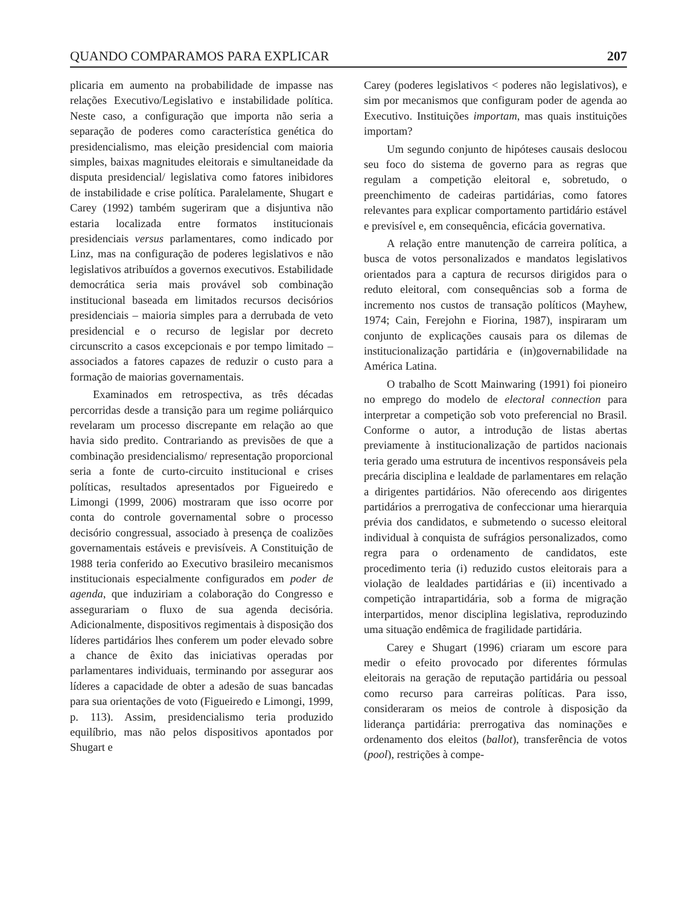QUANDO COMPARAMOS PARA EXPLICAR 207
plicaria em aumento na probabilidade de impasse nas relações Executivo/Legislativo e instabilidade política. Neste caso, a configuração que importa não seria a separação de poderes como característica genética do presidencialismo, mas eleição presidencial com maioria simples, baixas magnitudes eleitorais e simultaneidade da disputa presidencial/ legislativa como fatores inibidores de instabilidade e crise política. Paralelamente, Shugart e Carey (1992) também sugeriram que a disjuntiva não estaria localizada entre formatos institucionais presidenciais versus parlamentares, como indicado por Linz, mas na configuração de poderes legislativos e não legislativos atribuídos a governos executivos. Estabilidade democrática seria mais provável sob combinação institucional baseada em limitados recursos decisórios presidenciais – maioria simples para a derrubada de veto presidencial e o recurso de legislar por decreto circunscrito a casos excepcionais e por tempo limitado – associados a fatores capazes de reduzir o custo para a formação de maiorias governamentais.
Examinados em retrospectiva, as três décadas percorridas desde a transição para um regime poliárquico revelaram um processo discrepante em relação ao que havia sido predito. Contrariando as previsões de que a combinação presidencialismo/ representação proporcional seria a fonte de curto-circuito institucional e crises políticas, resultados apresentados por Figueiredo e Limongi (1999, 2006) mostraram que isso ocorre por conta do controle governamental sobre o processo decisório congressual, associado à presença de coalizões governamentais estáveis e previsíveis. A Constituição de 1988 teria conferido ao Executivo brasileiro mecanismos institucionais especialmente configurados em poder de agenda, que induziriam a colaboração do Congresso e assegurariam o fluxo de sua agenda decisória. Adicionalmente, dispositivos regimentais à disposição dos líderes partidários lhes conferem um poder elevado sobre a chance de êxito das iniciativas operadas por parlamentares individuais, terminando por assegurar aos líderes a capacidade de obter a adesão de suas bancadas para sua orientações de voto (Figueiredo e Limongi, 1999, p. 113). Assim, presidencialismo teria produzido equilíbrio, mas não pelos dispositivos apontados por Shugart e
Carey (poderes legislativos < poderes não legislativos), e sim por mecanismos que configuram poder de agenda ao Executivo. Instituições importam, mas quais instituições importam?
Um segundo conjunto de hipóteses causais deslocou seu foco do sistema de governo para as regras que regulam a competição eleitoral e, sobretudo, o preenchimento de cadeiras partidárias, como fatores relevantes para explicar comportamento partidário estável e previsível e, em consequência, eficácia governativa.
A relação entre manutenção de carreira política, a busca de votos personalizados e mandatos legislativos orientados para a captura de recursos dirigidos para o reduto eleitoral, com consequências sob a forma de incremento nos custos de transação políticos (Mayhew, 1974; Cain, Ferejohn e Fiorina, 1987), inspiraram um conjunto de explicações causais para os dilemas de institucionalização partidária e (in)governabilidade na América Latina.
O trabalho de Scott Mainwaring (1991) foi pioneiro no emprego do modelo de electoral connection para interpretar a competição sob voto preferencial no Brasil. Conforme o autor, a introdução de listas abertas previamente à institucionalização de partidos nacionais teria gerado uma estrutura de incentivos responsáveis pela precária disciplina e lealdade de parlamentares em relação a dirigentes partidários. Não oferecendo aos dirigentes partidários a prerrogativa de confeccionar uma hierarquia prévia dos candidatos, e submetendo o sucesso eleitoral individual à conquista de sufrágios personalizados, como regra para o ordenamento de candidatos, este procedimento teria (i) reduzido custos eleitorais para a violação de lealdades partidárias e (ii) incentivado a competição intrapartidária, sob a forma de migração interpartidos, menor disciplina legislativa, reproduzindo uma situação endêmica de fragilidade partidária.
Carey e Shugart (1996) criaram um escore para medir o efeito provocado por diferentes fórmulas eleitorais na geração de reputação partidária ou pessoal como recurso para carreiras políticas. Para isso, consideraram os meios de controle à disposição da liderança partidária: prerrogativa das nominações e ordenamento dos eleitos (ballot), transferência de votos (pool), restrições à compe-